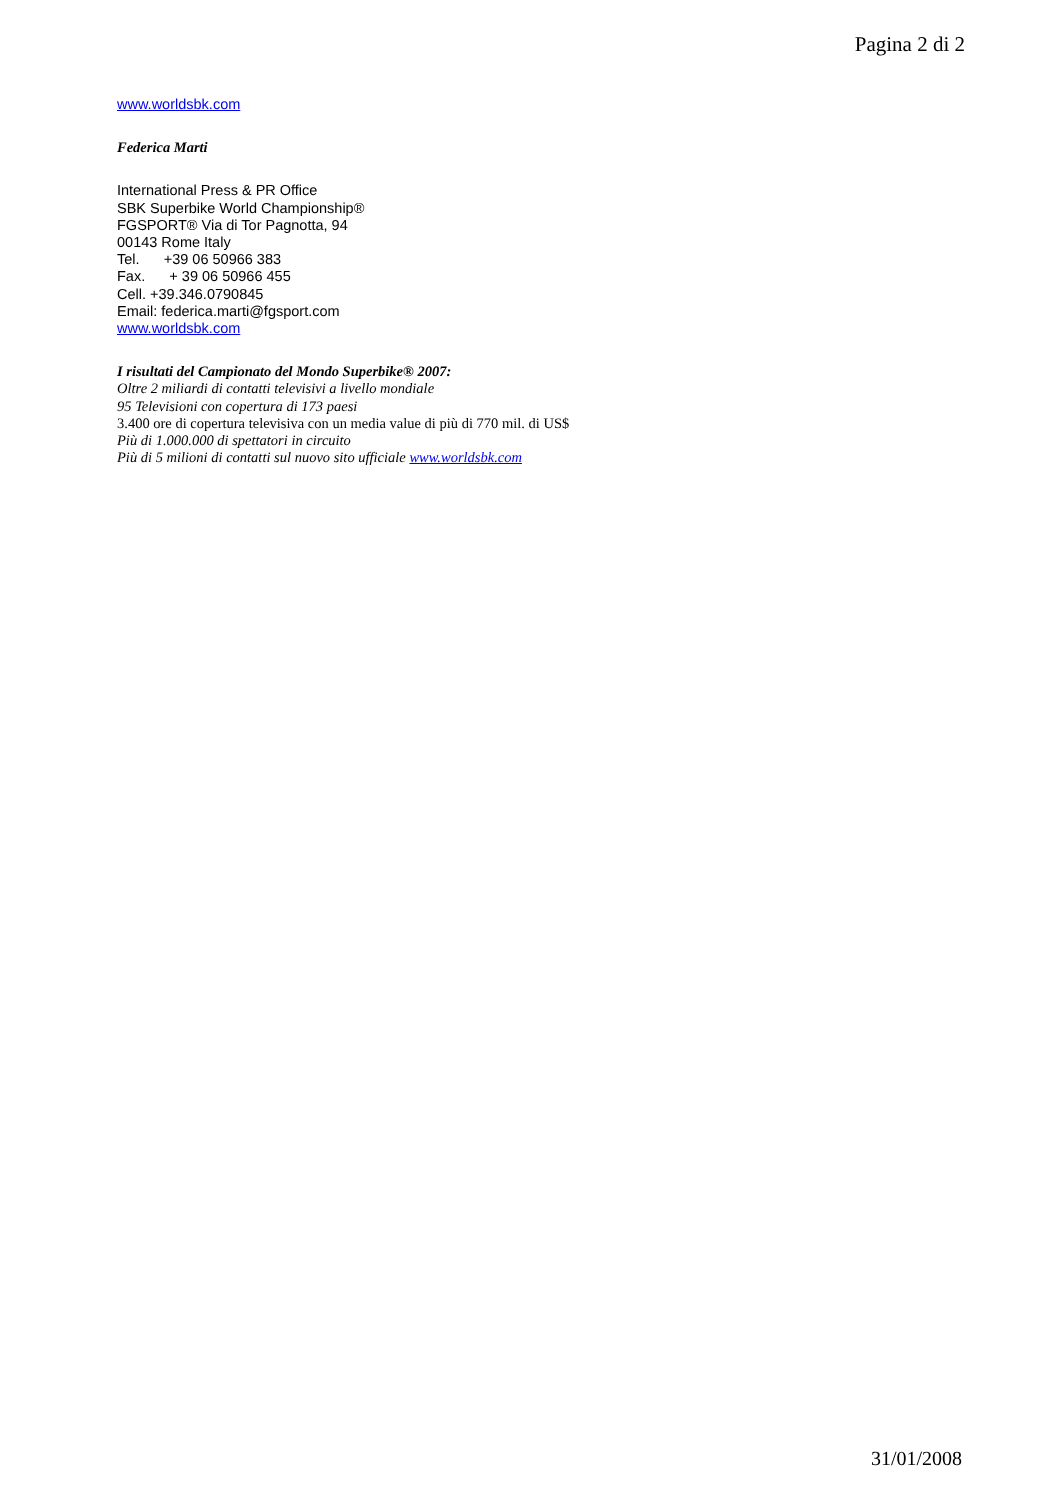Pagina 2 di 2
www.worldsbk.com
Federica Marti
International Press & PR Office
SBK Superbike World Championship®
FGSPORT® Via di Tor Pagnotta, 94
00143 Rome Italy
Tel. +39 06 50966 383
Fax. + 39 06 50966 455
Cell. +39.346.0790845
Email: federica.marti@fgsport.com
www.worldsbk.com
I risultati del Campionato del Mondo Superbike® 2007:
Oltre 2 miliardi di contatti televisivi a livello mondiale
95 Televisioni con copertura di 173 paesi
3.400 ore di copertura televisiva con un media value di più di 770 mil. di US$
Più di 1.000.000 di spettatori in circuito
Più di 5 milioni di contatti sul nuovo sito ufficiale www.worldsbk.com
31/01/2008